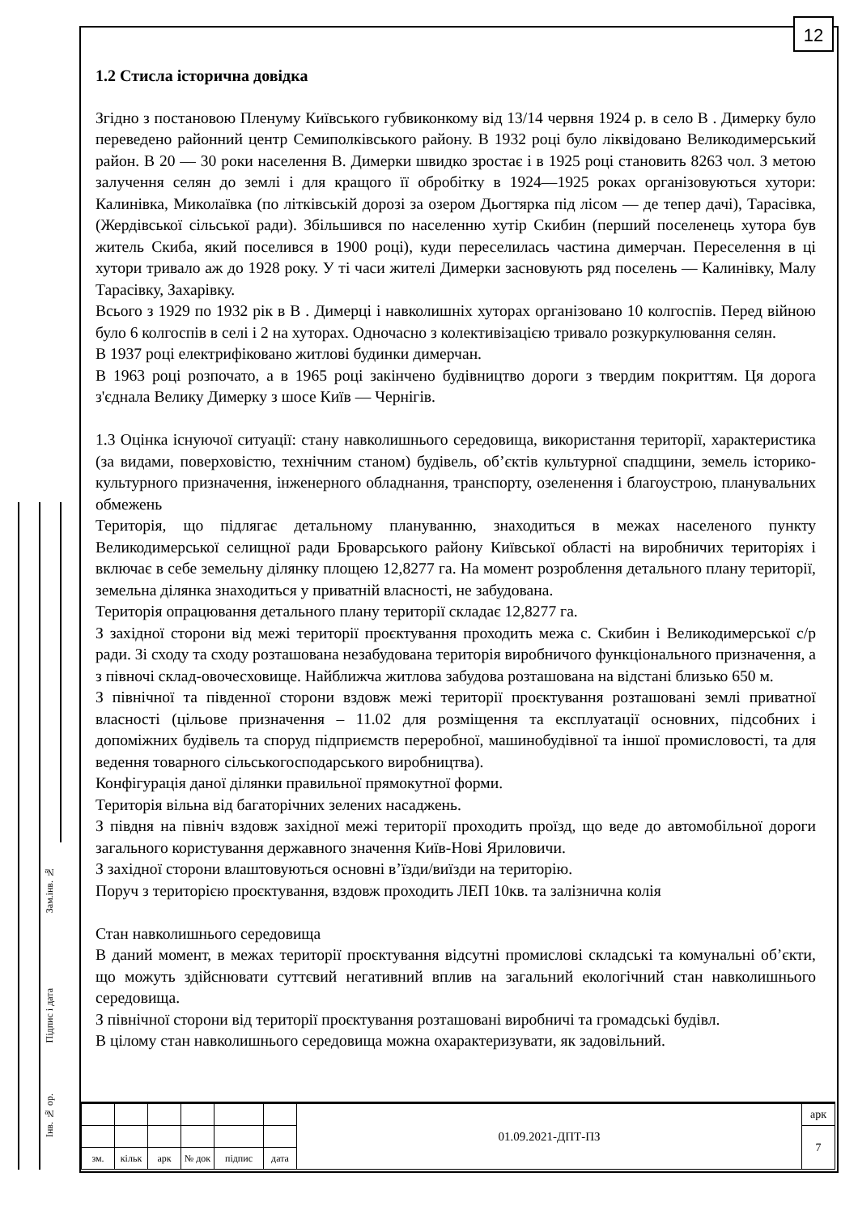12
Зам.інв. №
Підпис і дата
Інв. № ор.
1.2 Стисла історична довідка
Згідно з постановою Пленуму Київського губвиконкому від 13/14 червня 1924 р. в село В . Димерку було переведено районний центр Семиполківського району. В 1932 році було ліквідовано Великодимерський район. В 20 — 30 роки населення В. Димерки швидко зростає і в 1925 році становить 8263 чол. З метою залучення селян до землі і для кращого її обробітку в 1924—1925 роках організовуються хутори: Калинівка, Миколаївка (по літківській дорозі за озером Дьогтярка під лісом — де тепер дачі), Тарасівка, (Жердівської сільської ради). Збільшився по населенню хутір Скибин (перший поселенець хутора був житель Скиба, який поселився в 1900 році), куди переселилась частина димерчан. Переселення в ці хутори тривало аж до 1928 року. У ті часи жителі Димерки засновують ряд поселень — Калинівку, Малу Тарасівку, Захарівку.
Всього з 1929 по 1932 рік в В . Димерці і навколишніх хуторах організовано 10 колгоспів. Перед війною було 6 колгоспів в селі і 2 на хуторах. Одночасно з колективізацією тривало розкуркулювання селян.
В 1937 році електрифіковано житлові будинки димерчан.
В 1963 році розпочато, а в 1965 році закінчено будівництво дороги з твердим покриттям. Ця дорога з'єднала Велику Димерку з шосе Київ — Чернігів.
1.3 Оцінка існуючої ситуації: стану навколишнього середовища, використання території, характеристика (за видами, поверховістю, технічним станом) будівель, об’єктів культурної спадщини, земель історико-культурного призначення, інженерного обладнання, транспорту, озеленення і благоустрою, планувальних обмежень
Територія, що підлягає детальному плануванню, знаходиться в межах населеного пункту Великодимерської селищної ради Броварського району Київської області на виробничих територіях і включає в себе земельну ділянку площею 12,8277 га. На момент розроблення детального плану території, земельна ділянка знаходиться у приватній власності, не забудована.
Територія опрацювання детального плану території складає 12,8277 га.
З західної сторони від межі території проєктування проходить межа с. Скибин і Великодимерської с/р ради. Зі сходу та сходу розташована незабудована територія виробничого функціонального призначення, а з півночі склад-овочесховище. Найближча житлова забудова розташована на відстані близько 650 м.
З північної та південної сторони вздовж межі території проєктування розташовані землі приватної власності (цільове призначення – 11.02 для розміщення та експлуатації основних, підсобних і допоміжних будівель та споруд підприємств переробної, машинобудівної та іншої промисловості, та для ведення товарного сільськогосподарського виробництва).
Конфігурація даної ділянки правильної прямокутної форми.
Територія вільна від багаторічних зелених насаджень.
З півдня на північ вздовж західної межі території проходить проїзд, що веде до автомобільної дороги загального користування державного значення Київ-Нові Яриловичи.
З західної сторони влаштовуються основні в’їзди/виїзди на територію.
Поруч з територією проєктування, вздовж проходить ЛЕП 10кв. та залізнична колія
Стан навколишнього середовища
В даний момент, в межах території проєктування відсутні промислові складські та комунальні об’єкти, що можуть здійснювати суттєвий негативний вплив на загальний екологічний стан навколишнього середовища.
З північної сторони від території проєктування розташовані виробничі та громадські будівл.
В цілому стан навколишнього середовища можна охарактеризувати, як задовільний.
| | | | | | | 01.09.2021-ДПТ-ПЗ | арк |
| | | | | | | | 7 |
| зм. | кільк | арк | № док | підпис | дата | | |